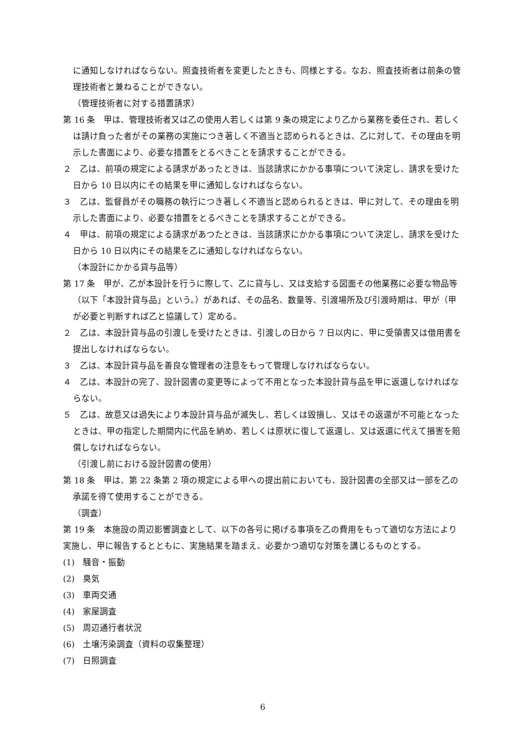に通知しなければならない。照査技術者を変更したときも、同様とする。なお、照査技術者は前条の管理技術者と兼ねることができない。
（管理技術者に対する措置請求）
第 16 条　甲は、管理技術者又は乙の使用人若しくは第 9 条の規定により乙から業務を委任され、若しくは請け負った者がその業務の実施につき著しく不適当と認められるときは、乙に対して、その理由を明示した書面により、必要な措置をとるべきことを請求することができる。
２　乙は、前項の規定による請求があったときは、当該請求にかかる事項について決定し、請求を受けた日から 10 日以内にその結果を甲に通知しなければならない。
３　乙は、監督員がその職務の執行につき著しく不適当と認められるときは、甲に対して、その理由を明示した書面により、必要な措置をとるべきことを請求することができる。
４　甲は、前項の規定による請求があつたときは、当該請求にかかる事項について決定し、請求を受けた日から 10 日以内にその結果を乙に通知しなければならない。
（本設計にかかる貸与品等）
第 17 条　甲が、乙が本設計を行うに際して、乙に貸与し、又は支給する図面その他業務に必要な物品等（以下「本設計貸与品」という。）があれば、その品名、数量等、引渡場所及び引渡時期は、甲が（甲が必要と判断すれば乙と協議して）定める。
２　乙は、本設計貸与品の引渡しを受けたときは、引渡しの日から 7 日以内に、甲に受領書又は借用書を提出しなければならない。
３　乙は、本設計貸与品を善良な管理者の注意をもって管理しなければならない。
４　乙は、本設計の完了、設計図書の変更等によって不用となった本設計貸与品を甲に返還しなければならない。
５　乙は、故意又は過失により本設計貸与品が滅失し、若しくは毀損し、又はその返還が不可能となったときは、甲の指定した期間内に代品を納め、若しくは原状に復して返還し、又は返還に代えて損害を賠償しなければならない。
（引渡し前における設計図書の使用）
第 18 条　甲は、第 22 条第 2 項の規定による甲への提出前においても、設計図書の全部又は一部を乙の承諾を得て使用することができる。
（調査）
第 19 条　本施設の周辺影響調査として、以下の各号に掲げる事項を乙の費用をもって適切な方法により実施し、甲に報告するとともに、実施結果を踏まえ、必要かつ適切な対策を講じるものとする。
(1)　騒音・振動
(2)　臭気
(3)　車両交通
(4)　家屋調査
(5)　周辺通行者状況
(6)　土壌汚染調査（資料の収集整理）
(7)　日照調査
6